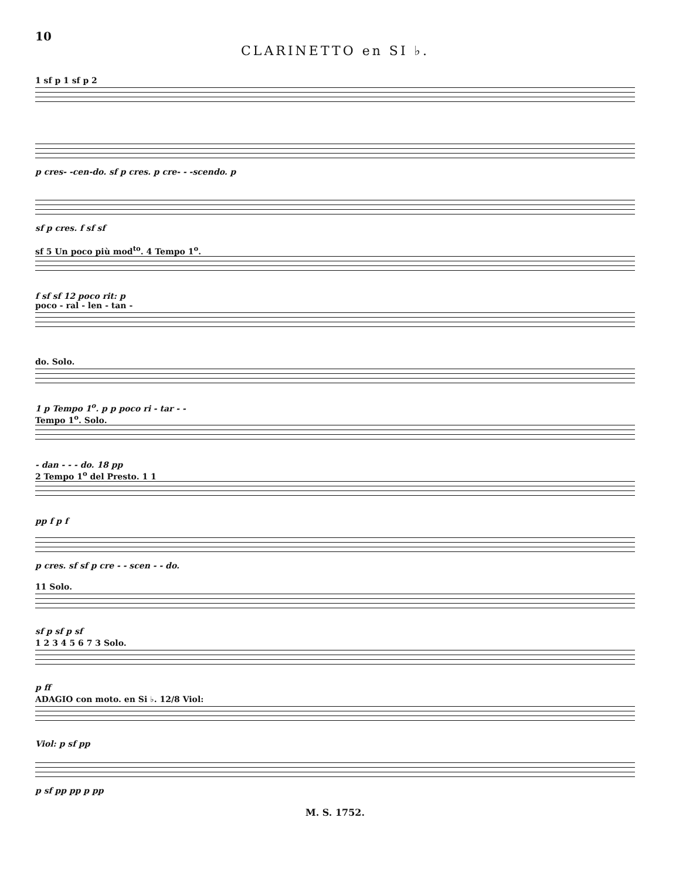10
CLARINETTO en SI ♭.
1 sf p 1 sf p 2
p cres- -cen-do. sf p cres. p cre- - -scendo. p
sf p cres. f sf sf
sf 5 Un poco più mod<sup>to</sup>. 4 Tempo 1<sup>o</sup>.
f sf sf 12 poco rit: p
poco - ral - len - tan -
do. Solo.
1 p Tempo 1<sup>o</sup>. p p poco ri - tar - -
Tempo 1<sup>o</sup>. Solo.
- dan - - - do. 18 pp
2 Tempo 1<sup>o</sup> del Presto. 1 1
pp f p f
p cres. sf sf p cre - - scen - - do.
11 Solo.
sf p sf p sf
1 2 3 4 5 6 7 3 Solo.
p ff
ADAGIO con moto. en Si ♭. 12/8 Viol:
Viol: p sf pp
p sf pp pp p pp
M. S. 1752.